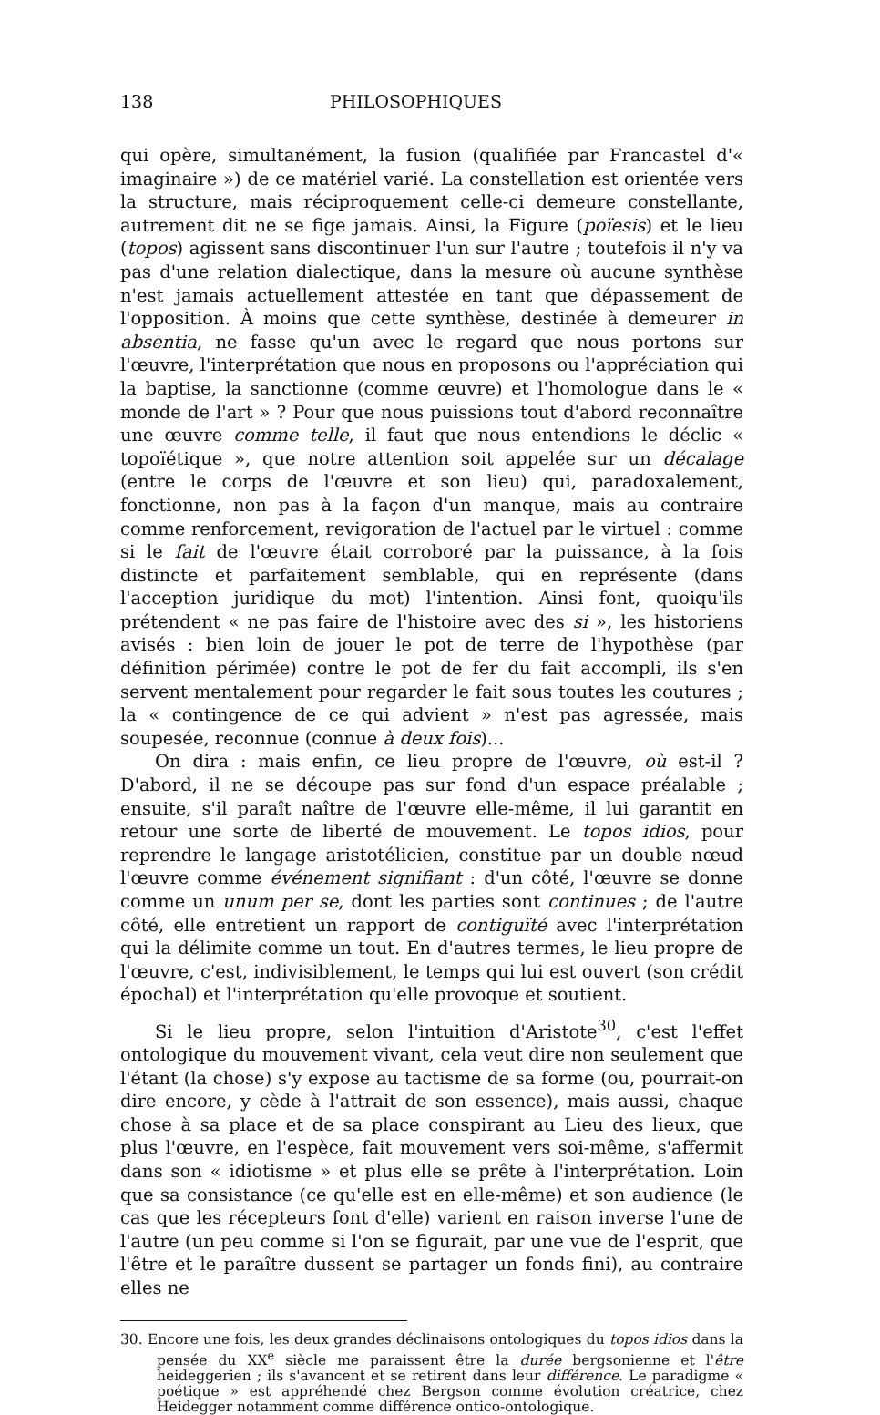138 PHILOSOPHIQUES
qui opère, simultanément, la fusion (qualifiée par Francastel d'« imaginaire ») de ce matériel varié. La constellation est orientée vers la structure, mais réciproquement celle-ci demeure constellante, autrement dit ne se fige jamais. Ainsi, la Figure (poïesis) et le lieu (topos) agissent sans discontinuer l'un sur l'autre ; toutefois il n'y va pas d'une relation dialectique, dans la mesure où aucune synthèse n'est jamais actuellement attestée en tant que dépassement de l'opposition. À moins que cette synthèse, destinée à demeurer in absentia, ne fasse qu'un avec le regard que nous portons sur l'œuvre, l'interprétation que nous en proposons ou l'appréciation qui la baptise, la sanctionne (comme œuvre) et l'homologue dans le « monde de l'art » ? Pour que nous puissions tout d'abord reconnaître une œuvre comme telle, il faut que nous entendions le déclic « topoïétique », que notre attention soit appelée sur un décalage (entre le corps de l'œuvre et son lieu) qui, paradoxalement, fonctionne, non pas à la façon d'un manque, mais au contraire comme renforcement, revigoration de l'actuel par le virtuel : comme si le fait de l'œuvre était corroboré par la puissance, à la fois distincte et parfaitement semblable, qui en représente (dans l'acception juridique du mot) l'intention. Ainsi font, quoiqu'ils prétendent « ne pas faire de l'histoire avec des si », les historiens avisés : bien loin de jouer le pot de terre de l'hypothèse (par définition périmée) contre le pot de fer du fait accompli, ils s'en servent mentalement pour regarder le fait sous toutes les coutures ; la « contingence de ce qui advient » n'est pas agressée, mais soupesée, reconnue (connue à deux fois)...
On dira : mais enfin, ce lieu propre de l'œuvre, où est-il ? D'abord, il ne se découpe pas sur fond d'un espace préalable ; ensuite, s'il paraît naître de l'œuvre elle-même, il lui garantit en retour une sorte de liberté de mouvement. Le topos idios, pour reprendre le langage aristotélicien, constitue par un double nœud l'œuvre comme événement signifiant : d'un côté, l'œuvre se donne comme un unum per se, dont les parties sont continues ; de l'autre côté, elle entretient un rapport de contiguïté avec l'interprétation qui la délimite comme un tout. En d'autres termes, le lieu propre de l'œuvre, c'est, indivisiblement, le temps qui lui est ouvert (son crédit épochal) et l'interprétation qu'elle provoque et soutient.
Si le lieu propre, selon l'intuition d'Aristote<sup>30</sup>, c'est l'effet ontologique du mouvement vivant, cela veut dire non seulement que l'étant (la chose) s'y expose au tactisme de sa forme (ou, pourrait-on dire encore, y cède à l'attrait de son essence), mais aussi, chaque chose à sa place et de sa place conspirant au Lieu des lieux, que plus l'œuvre, en l'espèce, fait mouvement vers soi-même, s'affermit dans son « idiotisme » et plus elle se prête à l'interprétation. Loin que sa consistance (ce qu'elle est en elle-même) et son audience (le cas que les récepteurs font d'elle) varient en raison inverse l'une de l'autre (un peu comme si l'on se figurait, par une vue de l'esprit, que l'être et le paraître dussent se partager un fonds fini), au contraire elles ne
30. Encore une fois, les deux grandes déclinaisons ontologiques du topos idios dans la pensée du XX<sup>e</sup> siècle me paraissent être la durée bergsonienne et l'être heideggerien ; ils s'avancent et se retirent dans leur différence. Le paradigme « poétique » est appréhendé chez Bergson comme évolution créatrice, chez Heidegger notamment comme différence ontico-ontologique.